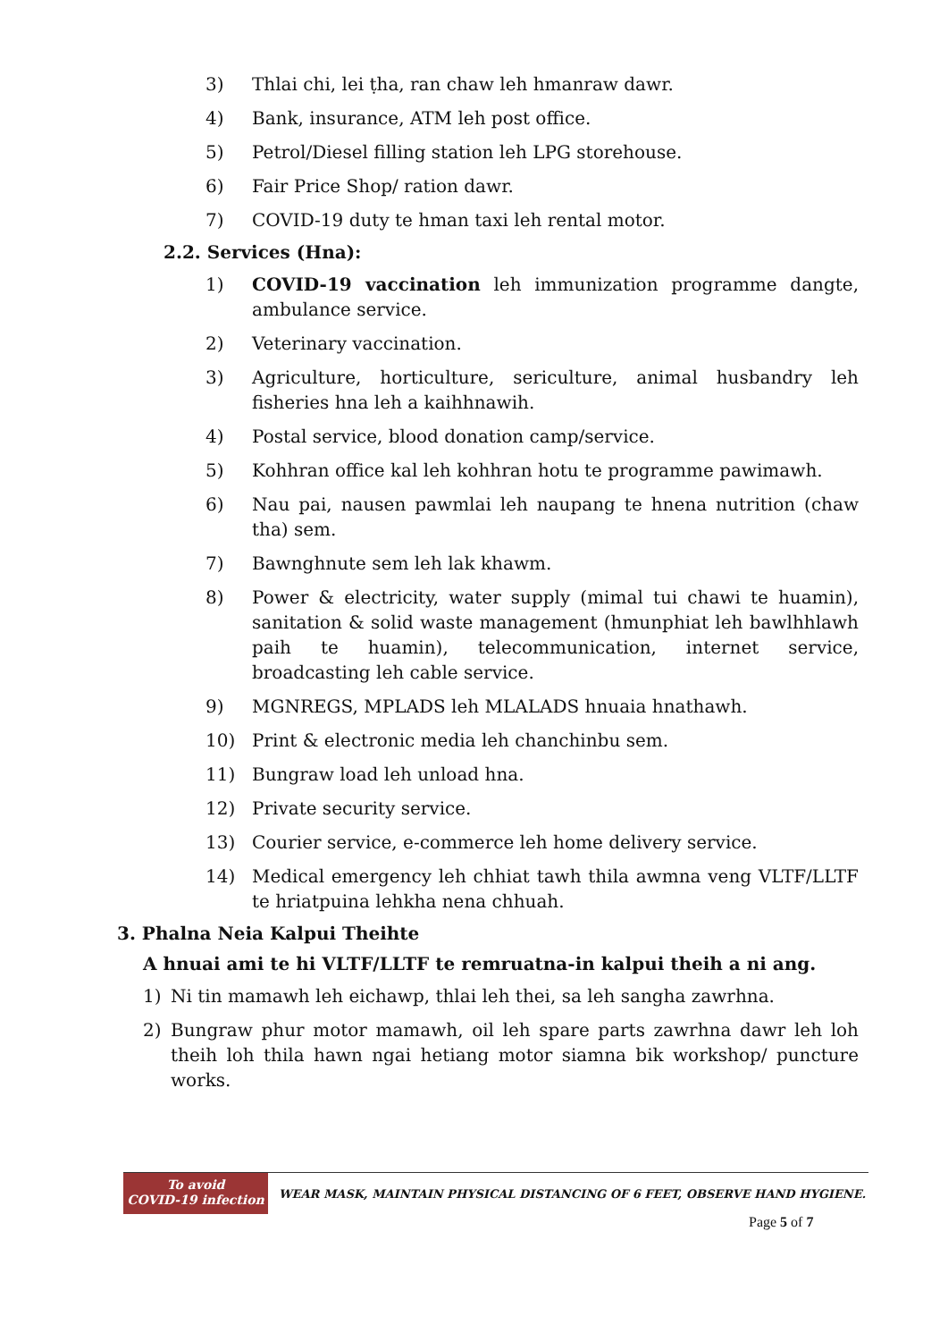3) Thlai chi, lei ṭha, ran chaw leh hmanraw dawr.
4) Bank, insurance, ATM leh post office.
5) Petrol/Diesel filling station leh LPG storehouse.
6) Fair Price Shop/ ration dawr.
7) COVID-19 duty te hman taxi leh rental motor.
2.2. Services (Hna):
1) COVID-19 vaccination leh immunization programme dangte, ambulance service.
2) Veterinary vaccination.
3) Agriculture, horticulture, sericulture, animal husbandry leh fisheries hna leh a kaihhnawih.
4) Postal service, blood donation camp/service.
5) Kohhran office kal leh kohhran hotu te programme pawimawh.
6) Nau pai, nausen pawmlai leh naupang te hnena nutrition (chaw tha) sem.
7) Bawnghnute sem leh lak khawm.
8) Power & electricity, water supply (mimal tui chawi te huamin), sanitation & solid waste management (hmunphiat leh bawlhhlawh paih te huamin), telecommunication, internet service, broadcasting leh cable service.
9) MGNREGS, MPLADS leh MLALADS hnuaia hnathawh.
10) Print & electronic media leh chanchinbu sem.
11) Bungraw load leh unload hna.
12) Private security service.
13) Courier service, e-commerce leh home delivery service.
14) Medical emergency leh chhiat tawh thila awmna veng VLTF/LLTF te hriatpuina lehkha nena chhuah.
3. Phalna Neia Kalpui Theihte
A hnuai ami te hi VLTF/LLTF te remruatna-in kalpui theih a ni ang.
1) Ni tin mamawh leh eichawp, thlai leh thei, sa leh sangha zawrhna.
2) Bungraw phur motor mamawh, oil leh spare parts zawrhna dawr leh loh theih loh thila hawn ngai hetiang motor siamna bik workshop/ puncture works.
To avoid
COVID-19 infection
WEAR MASK, MAINTAIN PHYSICAL DISTANCING OF 6 FEET, OBSERVE HAND HYGIENE.
Page 5 of 7